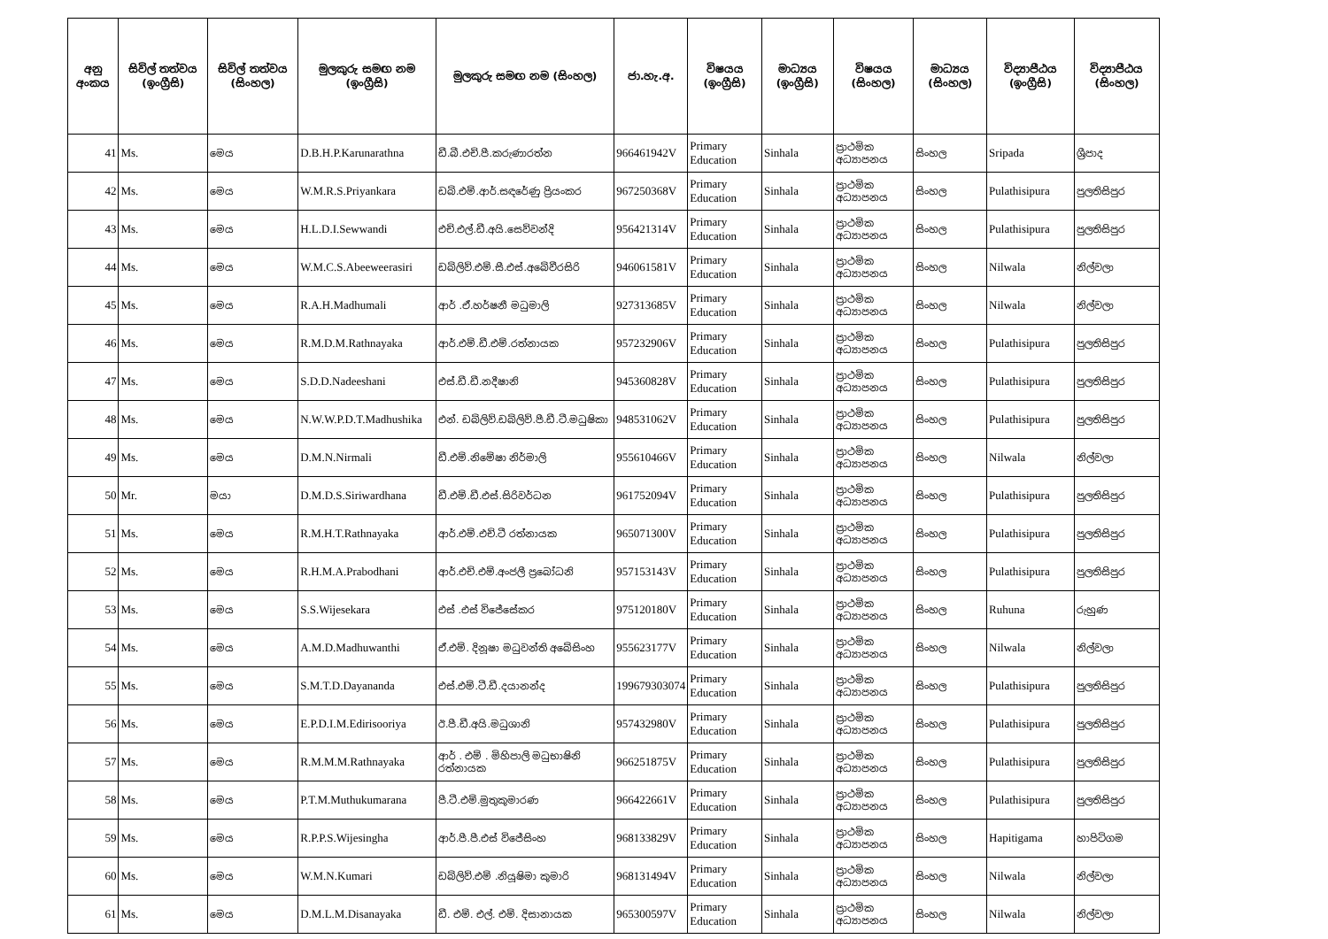| අනු අංකය | සිවිල් තත්වය (ඉංග්‍රීසි) | සිවිල් තත්වය (සිංහල) | මුලකුරු සමඟ නම (ඉංග්‍රීසි) | මුලකුරු සමඟ නම (සිංහල) | ජා.හැ.අ. | විෂයය (ඉංග්‍රීසි) | මාධ්‍යය (ඉංග්‍රීසි) | විෂයය (සිංහල) | මාධ්‍යය (සිංහල) | විද්‍යාපීඨය (ඉංග්‍රීසි) | විද්‍යාපීඨය (සිංහල) |
| --- | --- | --- | --- | --- | --- | --- | --- | --- | --- | --- | --- |
| 41 | Ms. | මෙය | D.B.H.P.Karunarathna | ඩී.බී.එච්.පී.කරුණාරත්න | 966461942V | Primary Education | Sinhala | ප්‍රාථමික අධ්‍යාපනය | සිංහල | Sripada | ශ්‍රීපාද |
| 42 | Ms. | මෙය | W.M.R.S.Priyankara | ඩබ්.එම්.ආර්.සඳරේණු ප්‍රියංකර | 967250368V | Primary Education | Sinhala | ප්‍රාථමික අධ්‍යාපනය | සිංහල | Pulathisipura | පුලතිසිපුර |
| 43 | Ms. | මෙය | H.L.D.I.Sewwandi | එච්.එල්.ඩී.අයි.සෙව්වන්දි | 956421314V | Primary Education | Sinhala | ප්‍රාථමික අධ්‍යාපනය | සිංහල | Pulathisipura | පුලතිසිපුර |
| 44 | Ms. | මෙය | W.M.C.S.Abeeweerasiri | ඩබ්ලිව්.එම්.සී.එස්.අබේවීරසිරි | 946061581V | Primary Education | Sinhala | ප්‍රාථමික අධ්‍යාපනය | සිංහල | Nilwala | නිල්වලා |
| 45 | Ms. | මෙය | R.A.H.Madhumali | ආර් .ඒ.හර්ෂනී මධුමාලි | 927313685V | Primary Education | Sinhala | ප්‍රාථමික අධ්‍යාපනය | සිංහල | Nilwala | නිල්වලා |
| 46 | Ms. | මෙය | R.M.D.M.Rathnayaka | ආර්.එම්.ඩී.එම්.රත්නායක | 957232906V | Primary Education | Sinhala | ප්‍රාථමික අධ්‍යාපනය | සිංහල | Pulathisipura | පුලතිසිපුර |
| 47 | Ms. | මෙය | S.D.D.Nadeeshani | එස්.ඩී.ඩී.නදීෂානි | 945360828V | Primary Education | Sinhala | ප්‍රාථමික අධ්‍යාපනය | සිංහල | Pulathisipura | පුලතිසිපුර |
| 48 | Ms. | මෙය | N.W.W.P.D.T.Madhushika | එන්. ඩබ්ලිව්.ඩබ්ලිව්.පී.ඩී.ටී.මධුෂිකා | 948531062V | Primary Education | Sinhala | ප්‍රාථමික අධ්‍යාපනය | සිංහල | Pulathisipura | පුලතිසිපුර |
| 49 | Ms. | මෙය | D.M.N.Nirmali | ඩී.එම්.නිමේෂා නිර්මාලි | 955610466V | Primary Education | Sinhala | ප්‍රාථමික අධ්‍යාපනය | සිංහල | Nilwala | නිල්වලා |
| 50 | Mr. | මයා | D.M.D.S.Siriwardhana | ඩී.එම්.ඩී.එස්.සිරිවර්ධන | 961752094V | Primary Education | Sinhala | ප්‍රාථමික අධ්‍යාපනය | සිංහල | Pulathisipura | පුලතිසිපුර |
| 51 | Ms. | මෙය | R.M.H.T.Rathnayaka | ආර්.එම්.එච්.ටී රත්නායක | 965071300V | Primary Education | Sinhala | ප්‍රාථමික අධ්‍යාපනය | සිංහල | Pulathisipura | පුලතිසිපුර |
| 52 | Ms. | මෙය | R.H.M.A.Prabodhani | ආර්.එච්.එම්.අංජලී ප්‍රබෝධනි | 957153143V | Primary Education | Sinhala | ප්‍රාථමික අධ්‍යාපනය | සිංහල | Pulathisipura | පුලතිසිපුර |
| 53 | Ms. | මෙය | S.S.Wijesekara | එස් .එස් විජේසේකර | 975120180V | Primary Education | Sinhala | ප්‍රාථමික අධ්‍යාපනය | සිංහල | Ruhuna | රුහුණ |
| 54 | Ms. | මෙය | A.M.D.Madhuwanthi | ඒ.එම්. දිනූෂා මධුවන්ති අබේසිංහ | 955623177V | Primary Education | Sinhala | ප්‍රාථමික අධ්‍යාපනය | සිංහල | Nilwala | නිල්වලා |
| 55 | Ms. | මෙය | S.M.T.D.Dayananda | එස්.එම්.ටී.ඩී.දයානන්ද | 199679303074 | Primary Education | Sinhala | ප්‍රාථමික අධ්‍යාපනය | සිංහල | Pulathisipura | පුලතිසිපුර |
| 56 | Ms. | මෙය | E.P.D.I.M.Edirisooriya | ඊ.පී.ඩී.අයි.මධුශානි | 957432980V | Primary Education | Sinhala | ප්‍රාථමික අධ්‍යාපනය | සිංහල | Pulathisipura | පුලතිසිපුර |
| 57 | Ms. | මෙය | R.M.M.M.Rathnayaka | ආර් . එම් . මිහිපාලි මධුභාෂිනි රත්නායක | 966251875V | Primary Education | Sinhala | ප්‍රාථමික අධ්‍යාපනය | සිංහල | Pulathisipura | පුලතිසිපුර |
| 58 | Ms. | මෙය | P.T.M.Muthukumarana | පී.ටී.එම්.මුතුකුමාරණ | 966422661V | Primary Education | Sinhala | ප්‍රාථමික අධ්‍යාපනය | සිංහල | Pulathisipura | පුලතිසිපුර |
| 59 | Ms. | මෙය | R.P.P.S.Wijesingha | ආර්.පී.පී.එස් විජේසිංහ | 968133829V | Primary Education | Sinhala | ප්‍රාථමික අධ්‍යාපනය | සිංහල | Hapitigama | හාපිටිගම |
| 60 | Ms. | මෙය | W.M.N.Kumari | ඩබ්ලිව්.එම් .නියූෂිමා කුමාරි | 968131494V | Primary Education | Sinhala | ප්‍රාථමික අධ්‍යාපනය | සිංහල | Nilwala | නිල්වලා |
| 61 | Ms. | මෙය | D.M.L.M.Disanayaka | ඩී. එම්. එල්. එම්. දිසානායක | 965300597V | Primary Education | Sinhala | ප්‍රාථමික අධ්‍යාපනය | සිංහල | Nilwala | නිල්වලා |